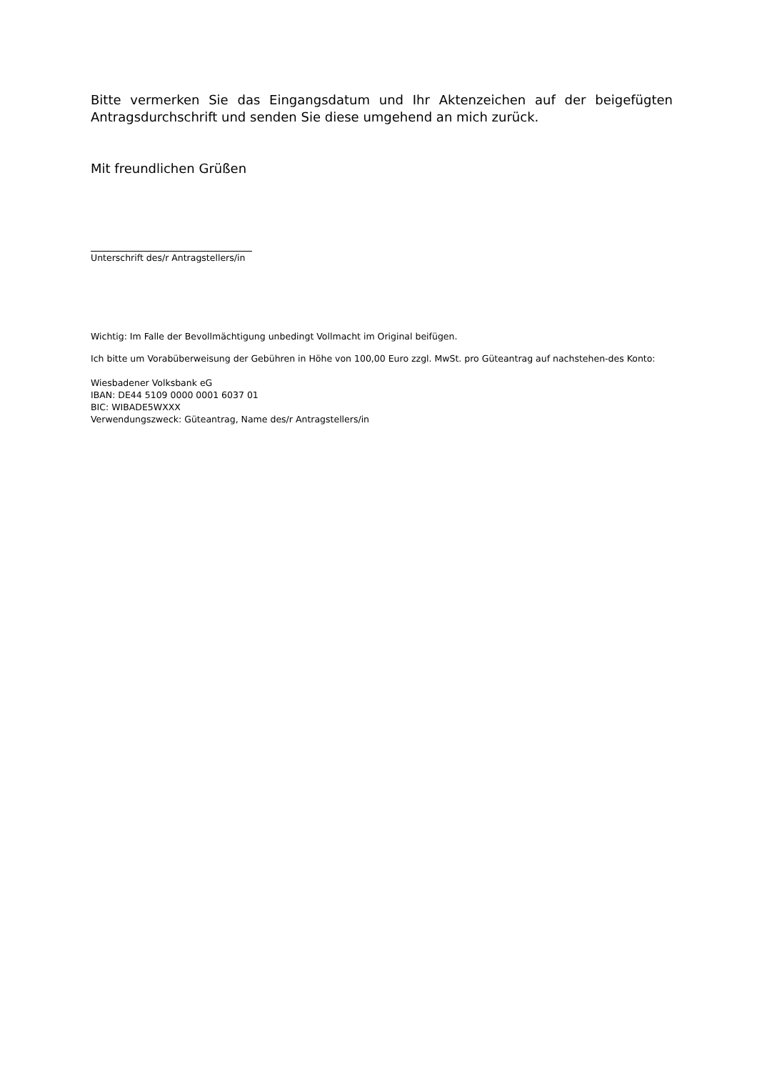Bitte vermerken Sie das Eingangsdatum und Ihr Aktenzeichen auf der beigefügten Antragsdurchschrift und senden Sie diese umgehend an mich zurück.
Mit freundlichen Grüßen
Unterschrift des/r Antragstellers/in
Wichtig: Im Falle der Bevollmächtigung unbedingt Vollmacht im Original beifügen.
Ich bitte um Vorabüberweisung der Gebühren in Höhe von 100,00 Euro zzgl. MwSt. pro Güteantrag auf nachstehen-des Konto:
Wiesbadener Volksbank eG
IBAN: DE44 5109 0000 0001 6037 01
BIC: WIBADE5WXXX
Verwendungszweck: Güteantrag, Name des/r Antragstellers/in